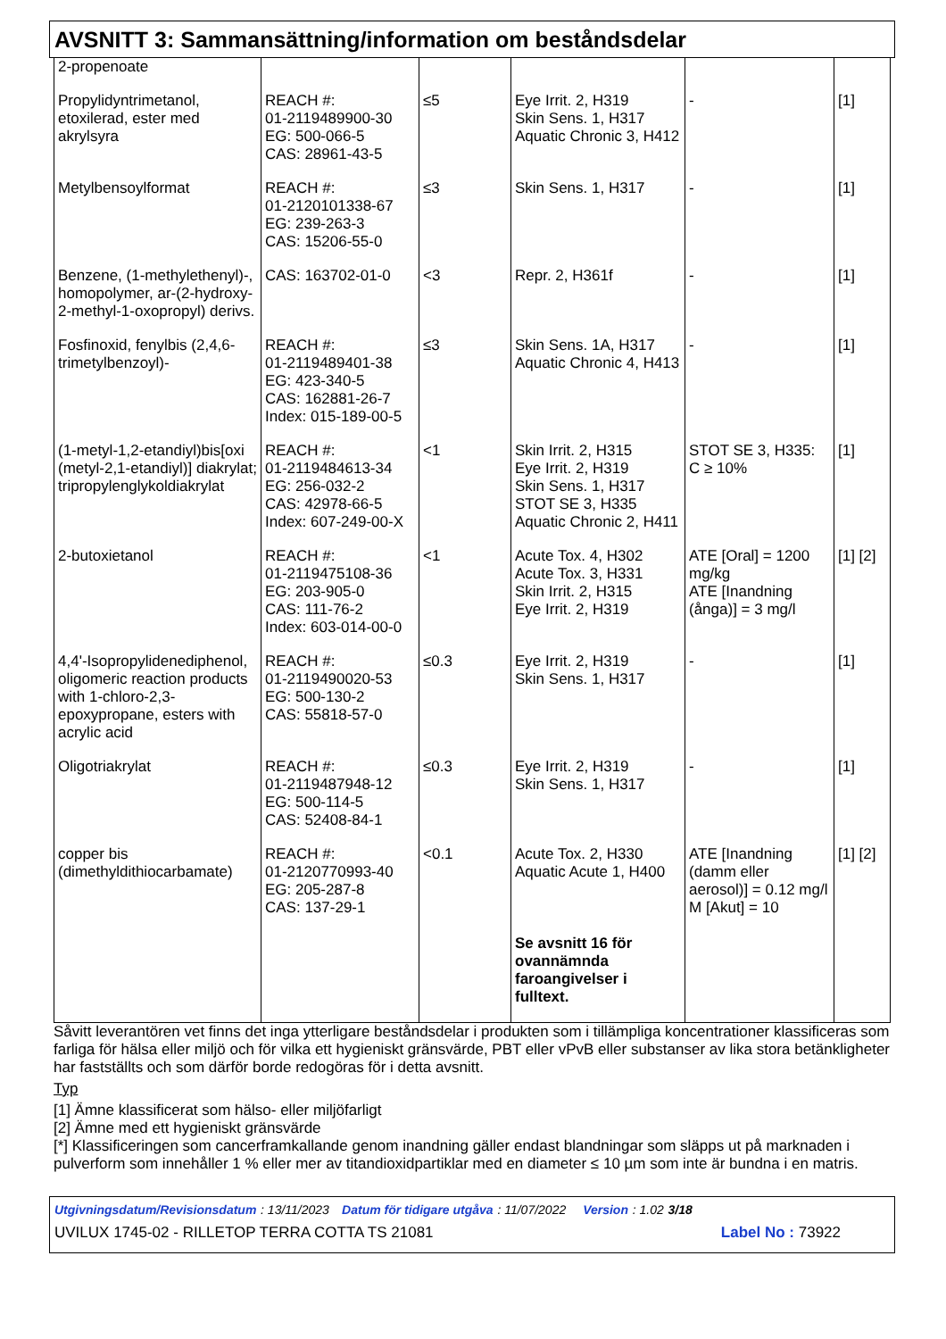AVSNITT 3: Sammansättning/information om beståndsdelar
| 2-propenoate | | | | | |
| Propylidyntrimetanol, etoxilerad, ester med akrylsyra | REACH #: 01-2119489900-30 EG: 500-066-5 CAS: 28961-43-5 | ≤5 | Eye Irrit. 2, H319 Skin Sens. 1, H317 Aquatic Chronic 3, H412 | - | [1] |
| Metylbensoylformat | REACH #: 01-2120101338-67 EG: 239-263-3 CAS: 15206-55-0 | ≤3 | Skin Sens. 1, H317 | - | [1] |
| Benzene, (1-methylethenyl)-, homopolymer, ar-(2-hydroxy-2-methyl-1-oxopropyl) derivs. | CAS: 163702-01-0 | <3 | Repr. 2, H361f | - | [1] |
| Fosfinoxid, fenylbis (2,4,6-trimetylbenzoyl)- | REACH #: 01-2119489401-38 EG: 423-340-5 CAS: 162881-26-7 Index: 015-189-00-5 | ≤3 | Skin Sens. 1A, H317 Aquatic Chronic 4, H413 | - | [1] |
| (1-metyl-1,2-etandiyl)bis[oxi (metyl-2,1-etandiyl)] diakrylat; tripropylenglykoldiakrylat | REACH #: 01-2119484613-34 EG: 256-032-2 CAS: 42978-66-5 Index: 607-249-00-X | <1 | Skin Irrit. 2, H315 Eye Irrit. 2, H319 Skin Sens. 1, H317 STOT SE 3, H335 Aquatic Chronic 2, H411 | STOT SE 3, H335: C ≥ 10% | [1] |
| 2-butoxietanol | REACH #: 01-2119475108-36 EG: 203-905-0 CAS: 111-76-2 Index: 603-014-00-0 | <1 | Acute Tox. 4, H302 Acute Tox. 3, H331 Skin Irrit. 2, H315 Eye Irrit. 2, H319 | ATE [Oral] = 1200 mg/kg ATE [Inandning (ånga)] = 3 mg/l | [1] [2] |
| 4,4'-Isopropylidenediphenol, oligomeric reaction products with 1-chloro-2,3-epoxypropane, esters with acrylic acid | REACH #: 01-2119490020-53 EG: 500-130-2 CAS: 55818-57-0 | ≤0.3 | Eye Irrit. 2, H319 Skin Sens. 1, H317 | - | [1] |
| Oligotriakrylat | REACH #: 01-2119487948-12 EG: 500-114-5 CAS: 52408-84-1 | ≤0.3 | Eye Irrit. 2, H319 Skin Sens. 1, H317 | - | [1] |
| copper bis (dimethyldithiocarbamate) | REACH #: 01-2120770993-40 EG: 205-287-8 CAS: 137-29-1 | <0.1 | Acute Tox. 2, H330 Aquatic Acute 1, H400 Se avsnitt 16 för ovannämnda faroangivelser i fulltext. | ATE [Inandning (damm eller aerosol)] = 0.12 mg/l M [Akut] = 10 | [1] [2] |
Såvitt leverantören vet finns det inga ytterligare beståndsdelar i produkten som i tillämpliga koncentrationer klassificeras som farliga för hälsa eller miljö och för vilka ett hygieniskt gränsvärde, PBT eller vPvB eller substanser av lika stora betänkligheter har fastställts och som därför borde redogöras för i detta avsnitt.
Typ
[1] Ämne klassificerat som hälso- eller miljöfarligt
[2] Ämne med ett hygieniskt gränsvärde
[*] Klassificeringen som cancerframkallande genom inandning gäller endast blandningar som släpps ut på marknaden i pulverform som innehåller 1 % eller mer av titandioxidpartiklar med en diameter ≤ 10 µm som inte är bundna i en matris.
Utgivningsdatum/Revisionsdatum : 13/11/2023 Datum för tidigare utgåva : 11/07/2022 Version : 1.02 3/18
UVILUX 1745-02 - RILLETOP TERRA COTTA TS 21081 Label No : 73922